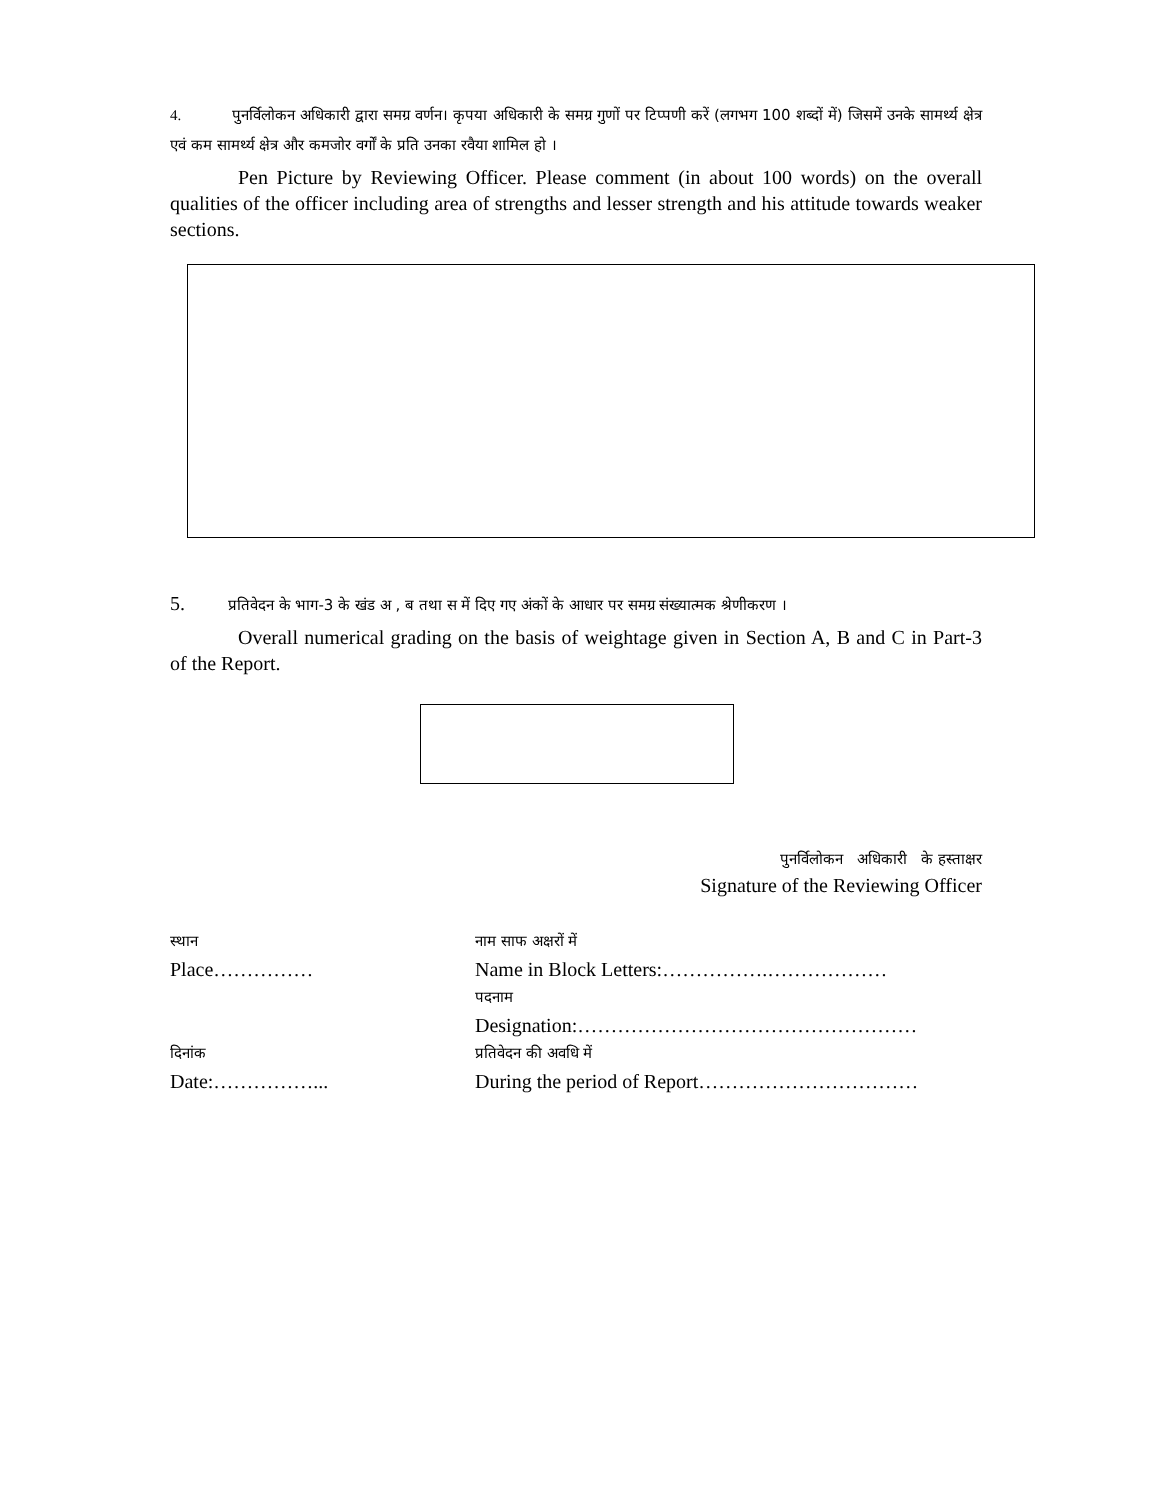4. पुनर्विलोकन अधिकारी द्वारा समग्र वर्णन। कृपया अधिकारी के समग्र गुणों पर टिप्पणी करें (लगभग 100 शब्दों में) जिसमें उनके सामर्थ्य क्षेत्र एवं कम सामर्थ्य क्षेत्र और कमजोर वर्गों के प्रति उनका रवैया शामिल हो ।
Pen Picture by Reviewing Officer. Please comment (in about 100 words) on the overall qualities of the officer including area of strengths and lesser strength and his attitude towards weaker sections.
5. प्रतिवेदन के भाग-3 के खंड अ , ब तथा स में दिए गए अंकों के आधार पर समग्र संख्यात्मक श्रेणीकरण ।
Overall numerical grading on the basis of weightage given in Section A, B and C in Part-3 of the Report.
पुनर्विलोकन अधिकारी के हस्ताक्षर
Signature of the Reviewing Officer
| स्थान | नाम साफ अक्षरों में |
| Place…………… | Name in Block Letters:…………….……………… |
| | पदनाम |
| | Designation:…………………………………………… |
| दिनांक | प्रतिवेदन की अवधि में |
| Date:……………... | During the period of Report…………………………… |